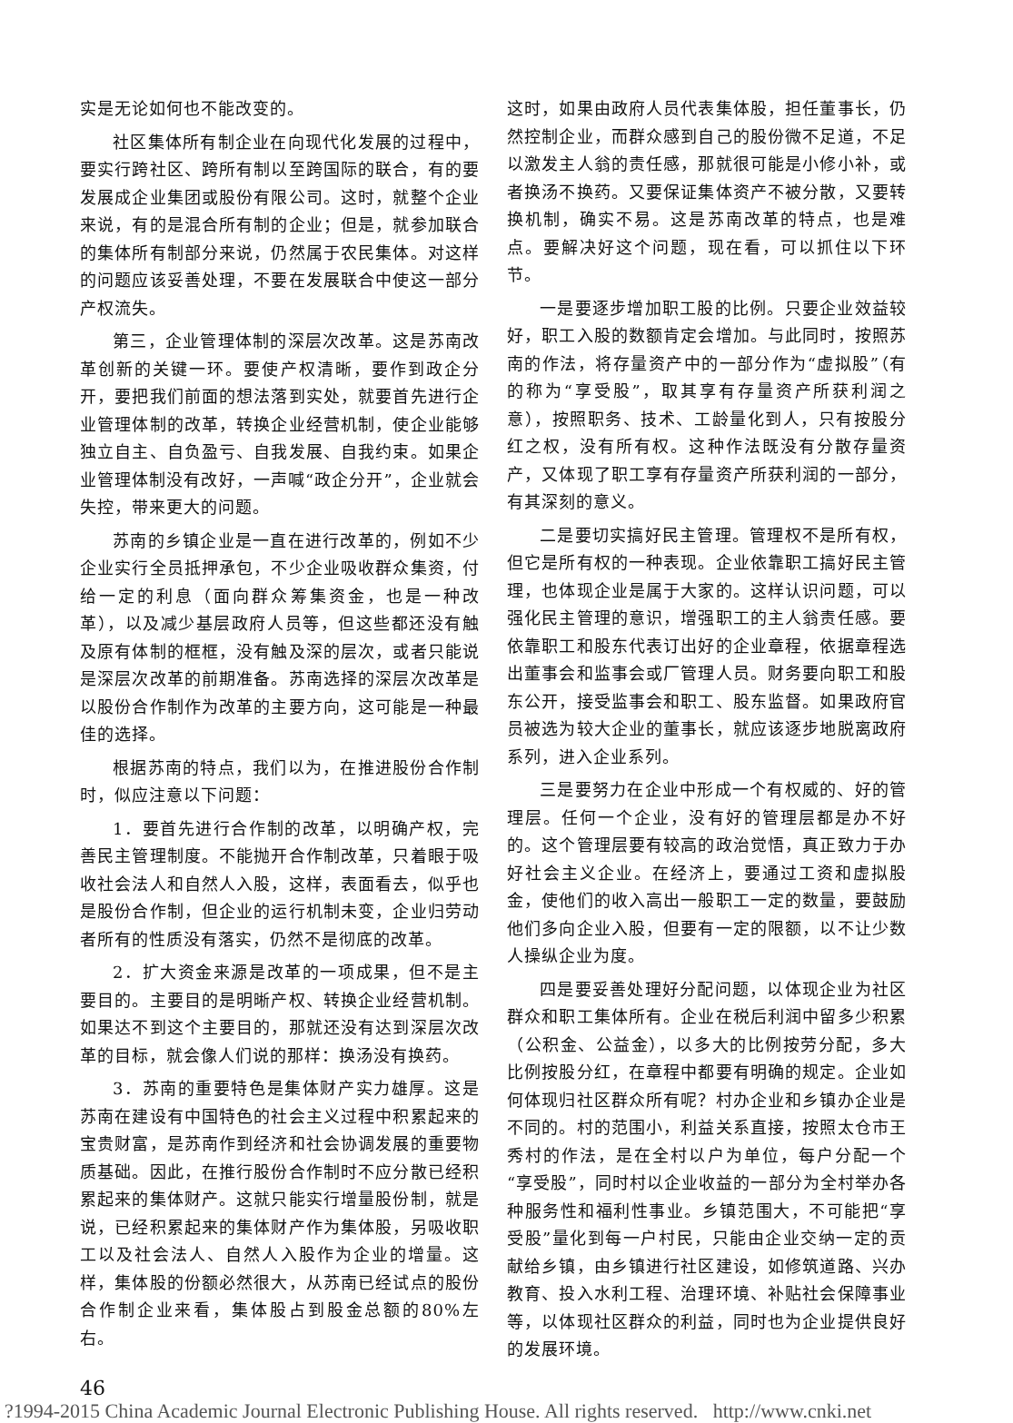实是无论如何也不能改变的。
社区集体所有制企业在向现代化发展的过程中，要实行跨社区、跨所有制以至跨国际的联合，有的要发展成企业集团或股份有限公司。这时，就整个企业来说，有的是混合所有制的企业；但是，就参加联合的集体所有制部分来说，仍然属于农民集体。对这样的问题应该妥善处理，不要在发展联合中使这一部分产权流失。
第三，企业管理体制的深层次改革。这是苏南改革创新的关键一环。要使产权清晰，要作到政企分开，要把我们前面的想法落到实处，就要首先进行企业管理体制的改革，转换企业经营机制，使企业能够独立自主、自负盈亏、自我发展、自我约束。如果企业管理体制没有改好，一声喊“政企分开”，企业就会失控，带来更大的问题。
苏南的乡镇企业是一直在进行改革的，例如不少企业实行全员抵押承包，不少企业吸收群众集资，付给一定的利息（面向群众筹集资金，也是一种改革），以及减少基层政府人员等，但这些都还没有触及原有体制的框框，没有触及深的层次，或者只能说是深层次改革的前期准备。苏南选择的深层次改革是以股份合作制作为改革的主要方向，这可能是一种最佳的选择。
根据苏南的特点，我们以为，在推进股份合作制时，似应注意以下问题：
1．要首先进行合作制的改革，以明确产权，完善民主管理制度。不能抛开合作制改革，只着眼于吸收社会法人和自然人入股，这样，表面看去，似乎也是股份合作制，但企业的运行机制未变，企业归劳动者所有的性质没有落实，仍然不是彻底的改革。
2．扩大资金来源是改革的一项成果，但不是主要目的。主要目的是明晰产权、转换企业经营机制。如果达不到这个主要目的，那就还没有达到深层次改革的目标，就会像人们说的那样：换汤没有换药。
3．苏南的重要特色是集体财产实力雄厚。这是苏南在建设有中国特色的社会主义过程中积累起来的宝贵财富，是苏南作到经济和社会协调发展的重要物质基础。因此，在推行股份合作制时不应分散已经积累起来的集体财产。这就只能实行增量股份制，就是说，已经积累起来的集体财产作为集体股，另吸收职工以及社会法人、自然人入股作为企业的增量。这样，集体股的份额必然很大，从苏南已经试点的股份合作制企业来看，集体股占到股金总额的80%左右。
这时，如果由政府人员代表集体股，担任董事长，仍然控制企业，而群众感到自己的股份微不足道，不足以激发主人翁的责任感，那就很可能是小修小补，或者换汤不换药。又要保证集体资产不被分散，又要转换机制，确实不易。这是苏南改革的特点，也是难点。要解决好这个问题，现在看，可以抓住以下环节。
一是要逐步增加职工股的比例。只要企业效益较好，职工入股的数额肯定会增加。与此同时，按照苏南的作法，将存量资产中的一部分作为“虚拟股”（有的称为“享受股”，取其享有存量资产所获利润之意），按照职务、技术、工龄量化到人，只有按股分红之权，没有所有权。这种作法既没有分散存量资产，又体现了职工享有存量资产所获利润的一部分，有其深刻的意义。
二是要切实搞好民主管理。管理权不是所有权，但它是所有权的一种表现。企业依靠职工搞好民主管理，也体现企业是属于大家的。这样认识问题，可以强化民主管理的意识，增强职工的主人翁责任感。要依靠职工和股东代表订出好的企业章程，依据章程选出董事会和监事会或厂管理人员。财务要向职工和股东公开，接受监事会和职工、股东监督。如果政府官员被选为较大企业的董事长，就应该逐步地脱离政府系列，进入企业系列。
三是要努力在企业中形成一个有权威的、好的管理层。任何一个企业，没有好的管理层都是办不好的。这个管理层要有较高的政治觉悟，真正致力于办好社会主义企业。在经济上，要通过工资和虚拟股金，使他们的收入高出一般职工一定的数量，要鼓励他们多向企业入股，但要有一定的限额，以不让少数人操纵企业为度。
四是要妥善处理好分配问题，以体现企业为社区群众和职工集体所有。企业在税后利润中留多少积累（公积金、公益金），以多大的比例按劳分配，多大比例按股分红，在章程中都要有明确的规定。企业如何体现归社区群众所有呢？村办企业和乡镇办企业是不同的。村的范围小，利益关系直接，按照太仓市王秀村的作法，是在全村以户为单位，每户分配一个“享受股”，同时村以企业收益的一部分为全村举办各种服务性和福利性事业。乡镇范围大，不可能把“享受股”量化到每一户村民，只能由企业交纳一定的贡献给乡镇，由乡镇进行社区建设，如修筑道路、兴办教育、投入水利工程、治理环境、补贴社会保障事业等，以体现社区群众的利益，同时也为企业提供良好的发展环境。
46
?1994-2015 China Academic Journal Electronic Publishing House. All rights reserved. http://www.cnki.net